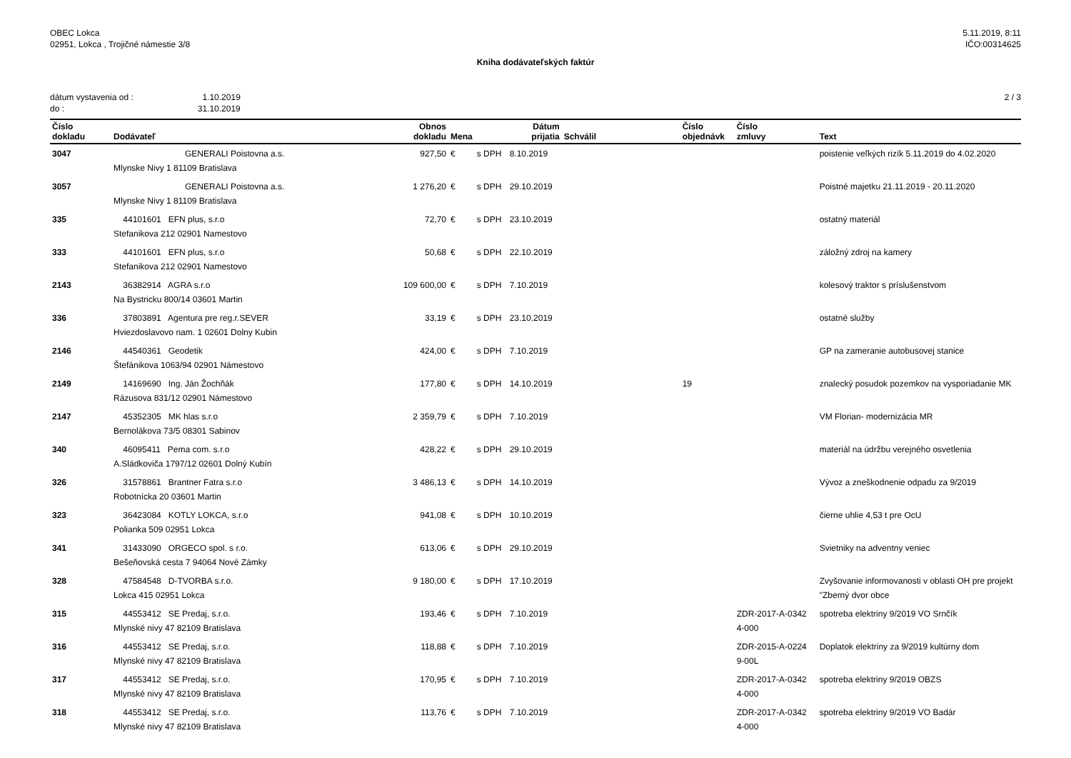OBEC Lokca
02951, Lokca , Trojičné námestie 3/8
5.11.2019, 8:11
IČO:00314625
Kniha dodávateľských faktúr
dátum vystavenia od : 1.10.2019
do : 31.10.2019
2 / 3
| Číslo dokladu | Dodávateľ | Obnos dokladu | Mena | | Dátum prijatia | Schválil | Číslo objednávk | Číslo zmluvy | Text |
| --- | --- | --- | --- | --- | --- | --- | --- | --- | --- |
| 3047 | GENERALI Poistovna a.s. Mlynske Nivy 1 81109 Bratislava | 927,50 | € | s DPH | 8.10.2019 | | | | poistenie veľkých rizík 5.11.2019 do 4.02.2020 |
| 3057 | GENERALI Poistovna a.s. Mlynske Nivy 1 81109 Bratislava | 1 276,20 | € | s DPH | 29.10.2019 | | | | Poistné majetku 21.11.2019 - 20.11.2020 |
| 335 | 44101601 EFN plus, s.r.o Stefanikova 212 02901 Namestovo | 72,70 | € | s DPH | 23.10.2019 | | | | ostatný materiál |
| 333 | 44101601 EFN plus, s.r.o Stefanikova 212 02901 Namestovo | 50,68 | € | s DPH | 22.10.2019 | | | | záložný zdroj na kamery |
| 2143 | 36382914 AGRA s.r.o Na Bystricku 800/14 03601 Martin | 109 600,00 | € | s DPH | 7.10.2019 | | | | kolesový traktor s príslušenstvom |
| 336 | 37803891 Agentura pre reg.r.SEVER Hviezdoslavovo nam. 1 02601 Dolny Kubin | 33,19 | € | s DPH | 23.10.2019 | | | | ostatné služby |
| 2146 | 44540361 Geodetik Štefánikova 1063/94 02901 Námestovo | 424,00 | € | s DPH | 7.10.2019 | | | | GP na zameranie autobusovej stanice |
| 2149 | 14169690 Ing. Ján Žochňák Rázusova 831/12 02901 Námestovo | 177,80 | € | s DPH | 14.10.2019 | | 19 | | znalecký posudok pozemkov na vysporiadanie MK |
| 2147 | 45352305 MK hlas s.r.o Bernolákova 73/5 08301 Sabinov | 2 359,79 | € | s DPH | 7.10.2019 | | | | VM Florian- modernizácia MR |
| 340 | 46095411 Pema com. s.r.o A.Sládkoviča 1797/12 02601 Dolný Kubín | 428,22 | € | s DPH | 29.10.2019 | | | | materiál na údržbu verejného osvetlenia |
| 326 | 31578861 Brantner Fatra s.r.o Robotnícka 20 03601 Martin | 3 486,13 | € | s DPH | 14.10.2019 | | | | Vývoz a zneškodnenie odpadu za 9/2019 |
| 323 | 36423084 KOTLY LOKCA, s.r.o Polianka 509 02951 Lokca | 941,08 | € | s DPH | 10.10.2019 | | | | čierne uhlie 4,53 t pre OcU |
| 341 | 31433090 ORGECO spol. s r.o. Bešeňovská cesta 7 94064 Nové Zámky | 613,06 | € | s DPH | 29.10.2019 | | | | Svietniky na adventny veniec |
| 328 | 47584548 D-TVORBA s.r.o. Lokca 415 02951 Lokca | 9 180,00 | € | s DPH | 17.10.2019 | | | | Zvyšovanie informovanosti v oblasti OH pre projekt "Zberný dvor obce |
| 315 | 44553412 SE Predaj, s.r.o. Mlynské nivy 47 82109 Bratislava | 193,46 | € | s DPH | 7.10.2019 | | | ZDR-2017-A-0342 4-000 | spotreba elektriny 9/2019 VO Srnčík |
| 316 | 44553412 SE Predaj, s.r.o. Mlynské nivy 47 82109 Bratislava | 118,88 | € | s DPH | 7.10.2019 | | | ZDR-2015-A-0224 9-00L | Doplatok elektriny za 9/2019 kultúrny dom |
| 317 | 44553412 SE Predaj, s.r.o. Mlynské nivy 47 82109 Bratislava | 170,95 | € | s DPH | 7.10.2019 | | | ZDR-2017-A-0342 4-000 | spotreba elektriny 9/2019 OBZS |
| 318 | 44553412 SE Predaj, s.r.o. Mlynské nivy 47 82109 Bratislava | 113,76 | € | s DPH | 7.10.2019 | | | ZDR-2017-A-0342 4-000 | spotreba elektriny 9/2019 VO Badár |